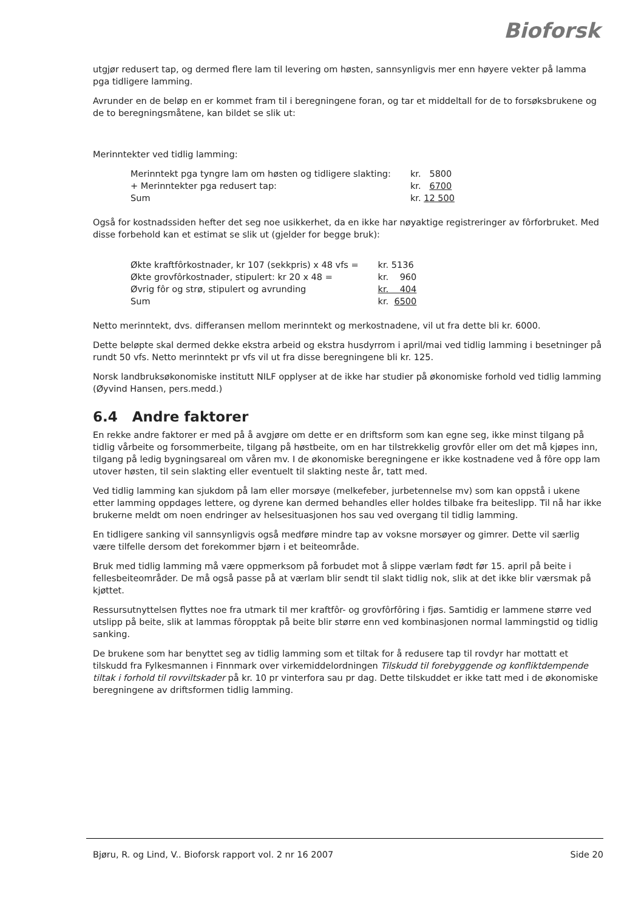Bioforsk
utgjør redusert tap, og dermed flere lam til levering om høsten, sannsynligvis mer enn høyere vekter på lamma pga tidligere lamming.
Avrunder en de beløp en er kommet fram til i beregningene foran, og tar et middeltall for de to forsøksbrukene og de to beregningsmåtene, kan bildet se slik ut:
Merinntekter ved tidlig lamming:
| Merinntekt pga tyngre lam om høsten og tidligere slakting: | kr. 5800 |
| + Merinntekter pga redusert tap: | kr. 6700 |
| Sum | kr. 12 500 |
Også for kostnadssiden hefter det seg noe usikkerhet, da en ikke har nøyaktige registreringer av fôrforbruket. Med disse forbehold kan et estimat se slik ut (gjelder for begge bruk):
| Økte kraftfôrkostnader, kr 107 (sekkpris) x 48 vfs = | kr. 5136 |
| Økte grovfôrkostnader, stipulert: kr 20 x 48 = | kr. 960 |
| Øvrig fôr og strø, stipulert og avrunding | kr. 404 |
| Sum | kr. 6500 |
Netto merinntekt, dvs. differansen mellom merinntekt og merkostnadene, vil ut fra dette bli kr. 6000.
Dette beløpte skal dermed dekke ekstra arbeid og ekstra husdyrrom i april/mai ved tidlig lamming i besetninger på rundt 50 vfs. Netto merinntekt pr vfs vil ut fra disse beregningene bli kr. 125.
Norsk landbruksøkonomiske institutt NILF opplyser at de ikke har studier på økonomiske forhold ved tidlig lamming (Øyvind Hansen, pers.medd.)
6.4 Andre faktorer
En rekke andre faktorer er med på å avgjøre om dette er en driftsform som kan egne seg, ikke minst tilgang på tidlig vårbeite og forsommerbeite, tilgang på høstbeite, om en har tilstrekkelig grovfôr eller om det må kjøpes inn, tilgang på ledig bygningsareal om våren mv. I de økonomiske beregningene er ikke kostnadene ved å fôre opp lam utover høsten, til sein slakting eller eventuelt til slakting neste år, tatt med.
Ved tidlig lamming kan sjukdom på lam eller morsøye (melkefeber, jurbetennelse mv) som kan oppstå i ukene etter lamming oppdages lettere, og dyrene kan dermed behandles eller holdes tilbake fra beiteslipp. Til nå har ikke brukerne meldt om noen endringer av helsesituasjonen hos sau ved overgang til tidlig lamming.
En tidligere sanking vil sannsynligvis også medføre mindre tap av voksne morsøyer og gimrer. Dette vil særlig være tilfelle dersom det forekommer bjørn i et beiteområde.
Bruk med tidlig lamming må være oppmerksom på forbudet mot å slippe værlam født før 15. april på beite i fellesbeiteområder. De må også passe på at værlam blir sendt til slakt tidlig nok, slik at det ikke blir værsmak på kjøttet.
Ressursutnyttelsen flyttes noe fra utmark til mer kraftfôr- og grovfôrfôring i fjøs. Samtidig er lammene større ved utslipp på beite, slik at lammas fôropptak på beite blir større enn ved kombinasjonen normal lammingstid og tidlig sanking.
De brukene som har benyttet seg av tidlig lamming som et tiltak for å redusere tap til rovdyr har mottatt et tilskudd fra Fylkesmannen i Finnmark over virkemiddelordningen Tilskudd til forebyggende og konfliktdempende tiltak i forhold til rovviltskader på kr. 10 pr vinterfora sau pr dag. Dette tilskuddet er ikke tatt med i de økonomiske beregningene av driftsformen tidlig lamming.
Bjøru, R. og Lind, V.. Bioforsk rapport vol. 2 nr 16 2007 Side 20